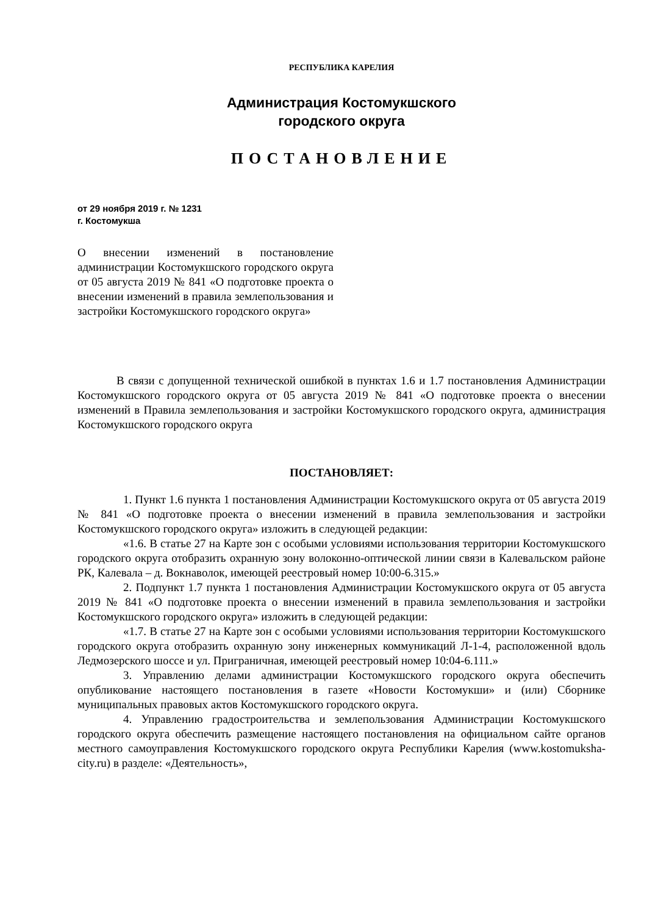РЕСПУБЛИКА КАРЕЛИЯ
Администрация Костомукшского
городского округа
ПОСТАНОВЛЕНИЕ
от 29 ноября 2019 г. № 1231
г. Костомукша
О внесении изменений в постановление администрации Костомукшского городского округа от 05 августа 2019 № 841 «О подготовке проекта о внесении изменений в правила землепользования и застройки Костомукшского городского округа»
В связи с допущенной технической ошибкой в пунктах 1.6 и 1.7 постановления Администрации Костомукшского городского округа от 05 августа 2019 № 841 «О подготовке проекта о внесении изменений в Правила землепользования и застройки Костомукшского городского округа, администрация Костомукшского городского округа
ПОСТАНОВЛЯЕТ:
1. Пункт 1.6 пункта 1 постановления Администрации Костомукшского округа от 05 августа 2019 № 841 «О подготовке проекта о внесении изменений в правила землепользования и застройки Костомукшского городского округа» изложить в следующей редакции:
«1.6. В статье 27 на Карте зон с особыми условиями использования территории Костомукшского городского округа отобразить охранную зону волоконно-оптической линии связи в Калевальском районе РК, Калевала – д. Вокнаволок, имеющей реестровый номер 10:00-6.315.»
2. Подпункт 1.7 пункта 1 постановления Администрации Костомукшского округа от 05 августа 2019 № 841 «О подготовке проекта о внесении изменений в правила землепользования и застройки Костомукшского городского округа» изложить в следующей редакции:
«1.7. В статье 27 на Карте зон с особыми условиями использования территории Костомукшского городского округа отобразить охранную зону инженерных коммуникаций Л-1-4, расположенной вдоль Ледмозерского шоссе и ул. Приграничная, имеющей реестровый номер 10:04-6.111.»
3. Управлению делами администрации Костомукшского городского округа обеспечить опубликование настоящего постановления в газете «Новости Костомукши» и (или) Сборнике муниципальных правовых актов Костомукшского городского округа.
4. Управлению градостроительства и землепользования Администрации Костомукшского городского округа обеспечить размещение настоящего постановления на официальном сайте органов местного самоуправления Костомукшского городского округа Республики Карелия (www.kostomuksha-city.ru) в разделе: «Деятельность»,